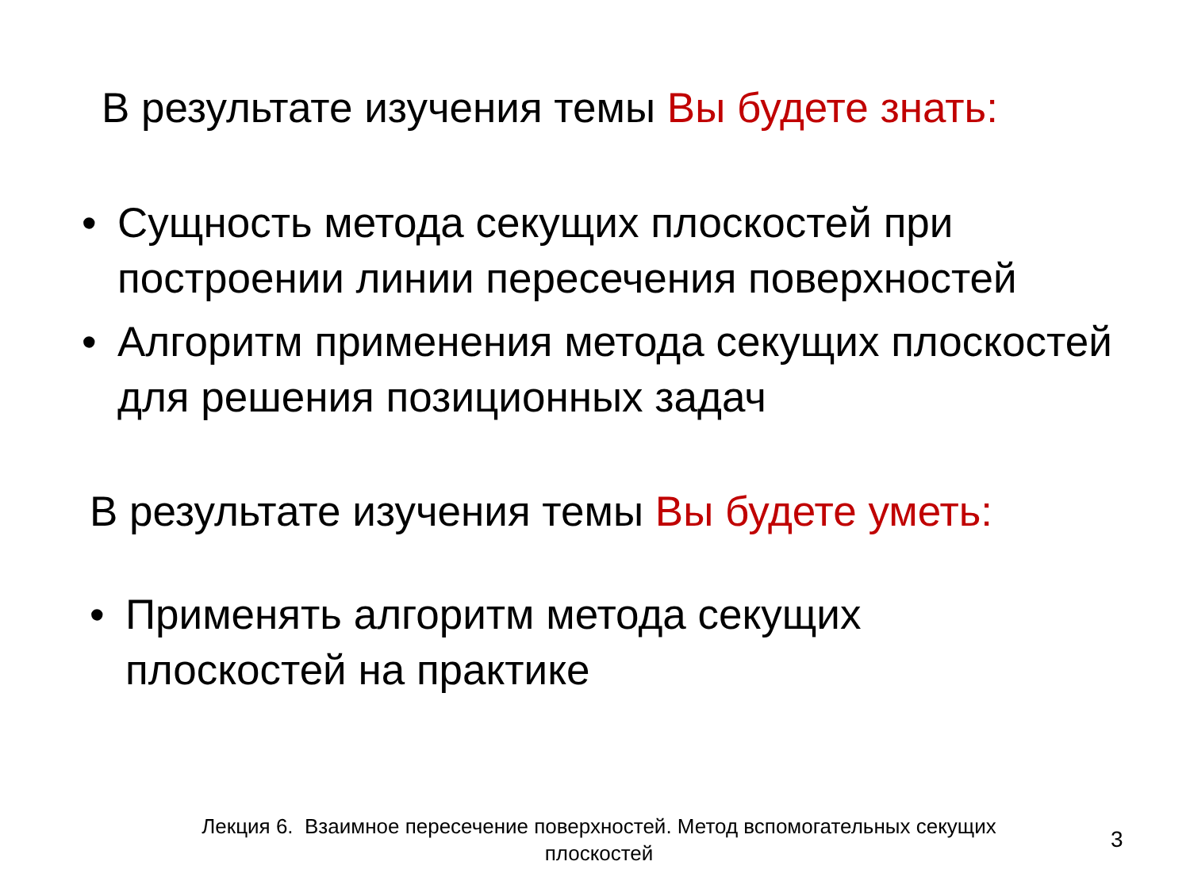В результате изучения темы Вы будете знать:
• Сущность метода секущих плоскостей при построении линии пересечения поверхностей
• Алгоритм применения метода секущих плоскостей для решения позиционных задач
В результате изучения темы Вы будете уметь:
• Применять алгоритм метода секущих плоскостей на практике
Лекция 6. Взаимное пересечение поверхностей. Метод вспомогательных секущих плоскостей
3